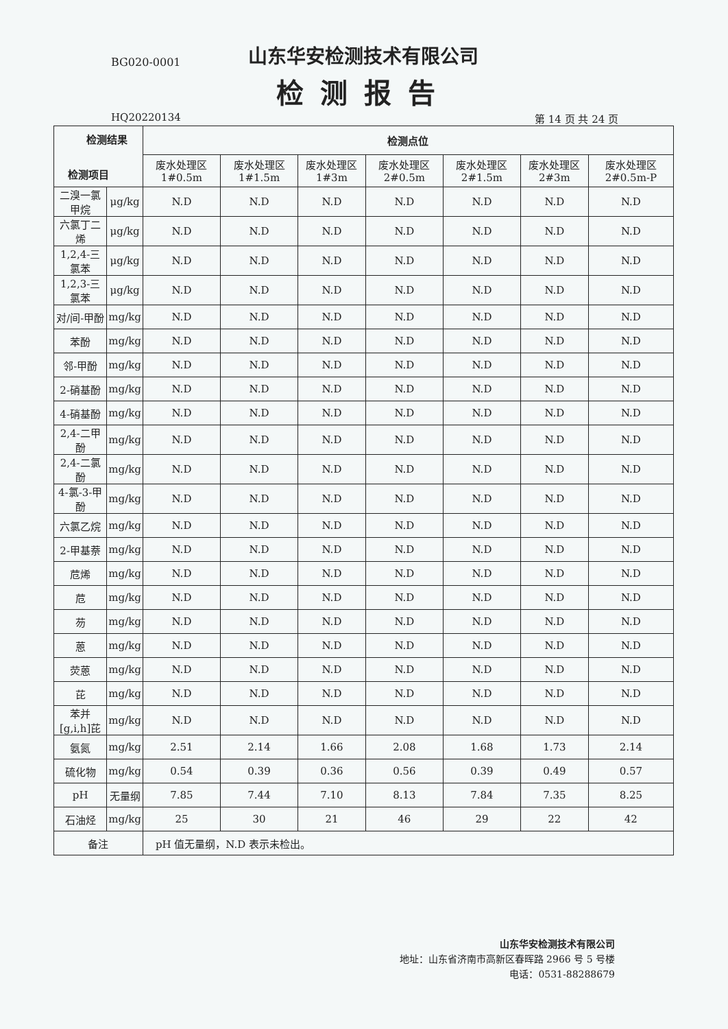BG020-0001
山东华安检测技术有限公司
检测报告
HQ20220134 第 14 页 共 24 页
| 检测结果 检测项目 | | 检测点位 | | | | | | |
| --- | --- | --- | --- | --- | --- | --- | --- | --- |
| | | 废水处理区 1#0.5m | 废水处理区 1#1.5m | 废水处理区 1#3m | 废水处理区 2#0.5m | 废水处理区 2#1.5m | 废水处理区 2#3m | 废水处理区 2#0.5m-P |
| 二溴一氯甲烷 | μg/kg | N.D | N.D | N.D | N.D | N.D | N.D | N.D |
| 六氯丁二烯 | μg/kg | N.D | N.D | N.D | N.D | N.D | N.D | N.D |
| 1,2,4-三氯苯 | μg/kg | N.D | N.D | N.D | N.D | N.D | N.D | N.D |
| 1,2,3-三氯苯 | μg/kg | N.D | N.D | N.D | N.D | N.D | N.D | N.D |
| 对/间-甲酚 | mg/kg | N.D | N.D | N.D | N.D | N.D | N.D | N.D |
| 苯酚 | mg/kg | N.D | N.D | N.D | N.D | N.D | N.D | N.D |
| 邻-甲酚 | mg/kg | N.D | N.D | N.D | N.D | N.D | N.D | N.D |
| 2-硝基酚 | mg/kg | N.D | N.D | N.D | N.D | N.D | N.D | N.D |
| 4-硝基酚 | mg/kg | N.D | N.D | N.D | N.D | N.D | N.D | N.D |
| 2,4-二甲酚 | mg/kg | N.D | N.D | N.D | N.D | N.D | N.D | N.D |
| 2,4-二氯酚 | mg/kg | N.D | N.D | N.D | N.D | N.D | N.D | N.D |
| 4-氯-3-甲酚 | mg/kg | N.D | N.D | N.D | N.D | N.D | N.D | N.D |
| 六氯乙烷 | mg/kg | N.D | N.D | N.D | N.D | N.D | N.D | N.D |
| 2-甲基萘 | mg/kg | N.D | N.D | N.D | N.D | N.D | N.D | N.D |
| 苊烯 | mg/kg | N.D | N.D | N.D | N.D | N.D | N.D | N.D |
| 苊 | mg/kg | N.D | N.D | N.D | N.D | N.D | N.D | N.D |
| 芴 | mg/kg | N.D | N.D | N.D | N.D | N.D | N.D | N.D |
| 蒽 | mg/kg | N.D | N.D | N.D | N.D | N.D | N.D | N.D |
| 荧蒽 | mg/kg | N.D | N.D | N.D | N.D | N.D | N.D | N.D |
| 芘 | mg/kg | N.D | N.D | N.D | N.D | N.D | N.D | N.D |
| 苯并[g,i,h]芘 | mg/kg | N.D | N.D | N.D | N.D | N.D | N.D | N.D |
| 氨氮 | mg/kg | 2.51 | 2.14 | 1.66 | 2.08 | 1.68 | 1.73 | 2.14 |
| 硫化物 | mg/kg | 0.54 | 0.39 | 0.36 | 0.56 | 0.39 | 0.49 | 0.57 |
| pH | 无量纲 | 7.85 | 7.44 | 7.10 | 8.13 | 7.84 | 7.35 | 8.25 |
| 石油烃 | mg/kg | 25 | 30 | 21 | 46 | 29 | 22 | 42 |
| 备注 | | pH 值无量纲，N.D 表示未检出。 | | | | | | |
山东华安检测技术有限公司
地址：山东省济南市高新区春晖路 2966 号 5 号楼
电话：0531-88288679